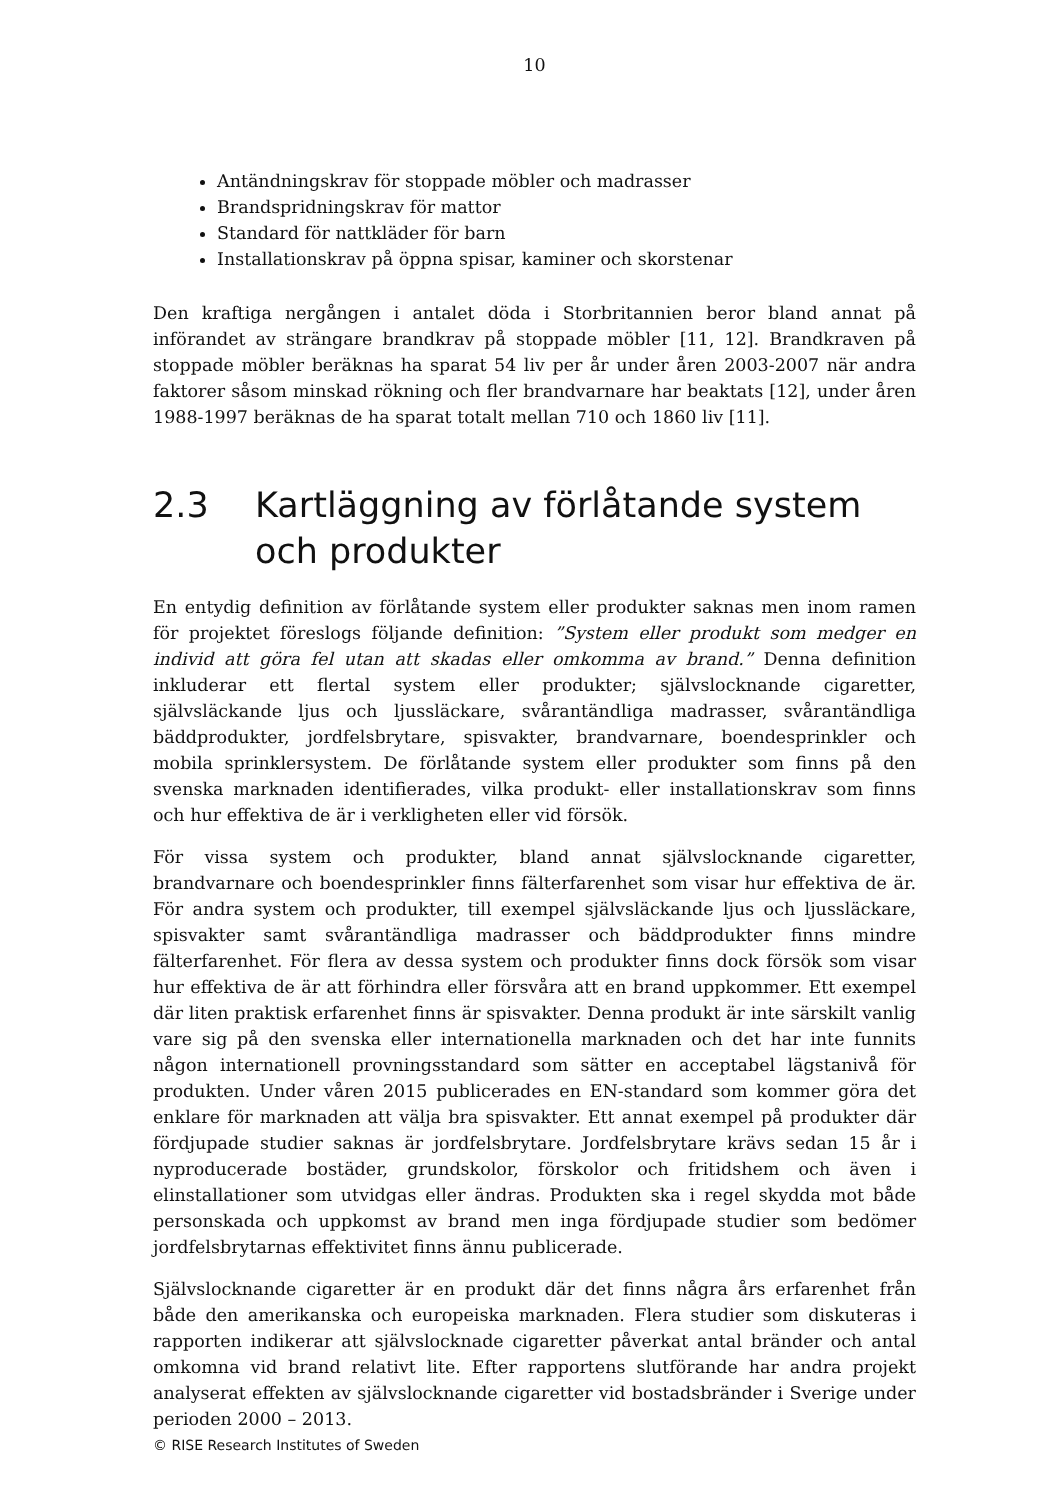10
Antändningskrav för stoppade möbler och madrasser
Brandspridningskrav för mattor
Standard för nattkläder för barn
Installationskrav på öppna spisar, kaminer och skorstenar
Den kraftiga nergången i antalet döda i Storbritannien beror bland annat på införandet av strängare brandkrav på stoppade möbler [11, 12]. Brandkraven på stoppade möbler beräknas ha sparat 54 liv per år under åren 2003-2007 när andra faktorer såsom minskad rökning och fler brandvarnare har beaktats [12], under åren 1988-1997 beräknas de ha sparat totalt mellan 710 och 1860 liv [11].
2.3 Kartläggning av förlåtande system och produkter
En entydig definition av förlåtande system eller produkter saknas men inom ramen för projektet föreslogs följande definition: ”System eller produkt som medger en individ att göra fel utan att skadas eller omkomma av brand.” Denna definition inkluderar ett flertal system eller produkter; självslocknande cigaretter, självsläckande ljus och ljussläckare, svårantändliga madrasser, svårantändliga bäddprodukter, jordfelsbrytare, spisvakter, brandvarnare, boendesprinkler och mobila sprinklersystem. De förlåtande system eller produkter som finns på den svenska marknaden identifierades, vilka produkt- eller installationskrav som finns och hur effektiva de är i verkligheten eller vid försök.
För vissa system och produkter, bland annat självslocknande cigaretter, brandvarnare och boendesprinkler finns fälterfarenhet som visar hur effektiva de är. För andra system och produkter, till exempel självsläckande ljus och ljussläckare, spisvakter samt svårantändliga madrasser och bäddprodukter finns mindre fälterfarenhet. För flera av dessa system och produkter finns dock försök som visar hur effektiva de är att förhindra eller försvåra att en brand uppkommer. Ett exempel där liten praktisk erfarenhet finns är spisvakter. Denna produkt är inte särskilt vanlig vare sig på den svenska eller internationella marknaden och det har inte funnits någon internationell provningsstandard som sätter en acceptabel lägstanivå för produkten. Under våren 2015 publicerades en EN-standard som kommer göra det enklare för marknaden att välja bra spisvakter. Ett annat exempel på produkter där fördjupade studier saknas är jordfelsbrytare. Jordfelsbrytare krävs sedan 15 år i nyproducerade bostäder, grundskolor, förskolor och fritidshem och även i elinstallationer som utvidgas eller ändras. Produkten ska i regel skydda mot både personskada och uppkomst av brand men inga fördjupade studier som bedömer jordfelsbrytarnas effektivitet finns ännu publicerade.
Självslocknande cigaretter är en produkt där det finns några års erfarenhet från både den amerikanska och europeiska marknaden. Flera studier som diskuteras i rapporten indikerar att självslocknade cigaretter påverkat antal bränder och antal omkomna vid brand relativt lite. Efter rapportens slutförande har andra projekt analyserat effekten av självslocknande cigaretter vid bostadsbränder i Sverige under perioden 2000 – 2013.
© RISE Research Institutes of Sweden